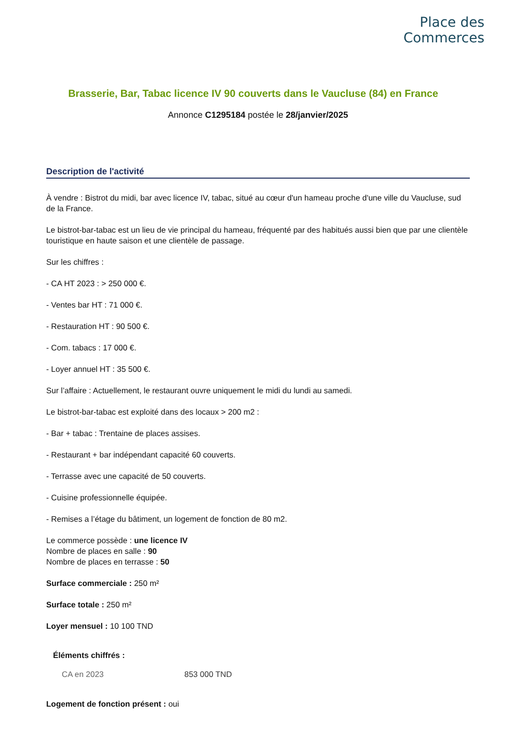Place des
Commerces
Brasserie, Bar, Tabac licence IV 90 couverts dans le Vaucluse (84) en France
Annonce C1295184 postée le 28/janvier/2025
Description de l'activité
À vendre : Bistrot du midi, bar avec licence IV, tabac, situé au cœur d'un hameau proche d'une ville du Vaucluse, sud de la France.
Le bistrot-bar-tabac est un lieu de vie principal du hameau, fréquenté par des habitués aussi bien que par une clientèle touristique en haute saison et une clientèle de passage.
Sur les chiffres :
- CA HT 2023 : > 250 000 €.
- Ventes bar HT : 71 000 €.
- Restauration HT : 90 500 €.
- Com. tabacs : 17 000 €.
- Loyer annuel HT : 35 500 €.
Sur l’affaire : Actuellement, le restaurant ouvre uniquement le midi du lundi au samedi.
Le bistrot-bar-tabac est exploité dans des locaux > 200 m2 :
- Bar + tabac : Trentaine de places assises.
- Restaurant + bar indépendant capacité 60 couverts.
- Terrasse avec une capacité de 50 couverts.
- Cuisine professionnelle équipée.
- Remises a l’étage du bâtiment, un logement de fonction de 80 m2.
Le commerce possède : une licence IV
Nombre de places en salle : 90
Nombre de places en terrasse : 50
Surface commerciale : 250 m²
Surface totale : 250 m²
Loyer mensuel : 10 100 TND
Éléments chiffrés :
CA en 2023 853 000 TND
Logement de fonction présent : oui